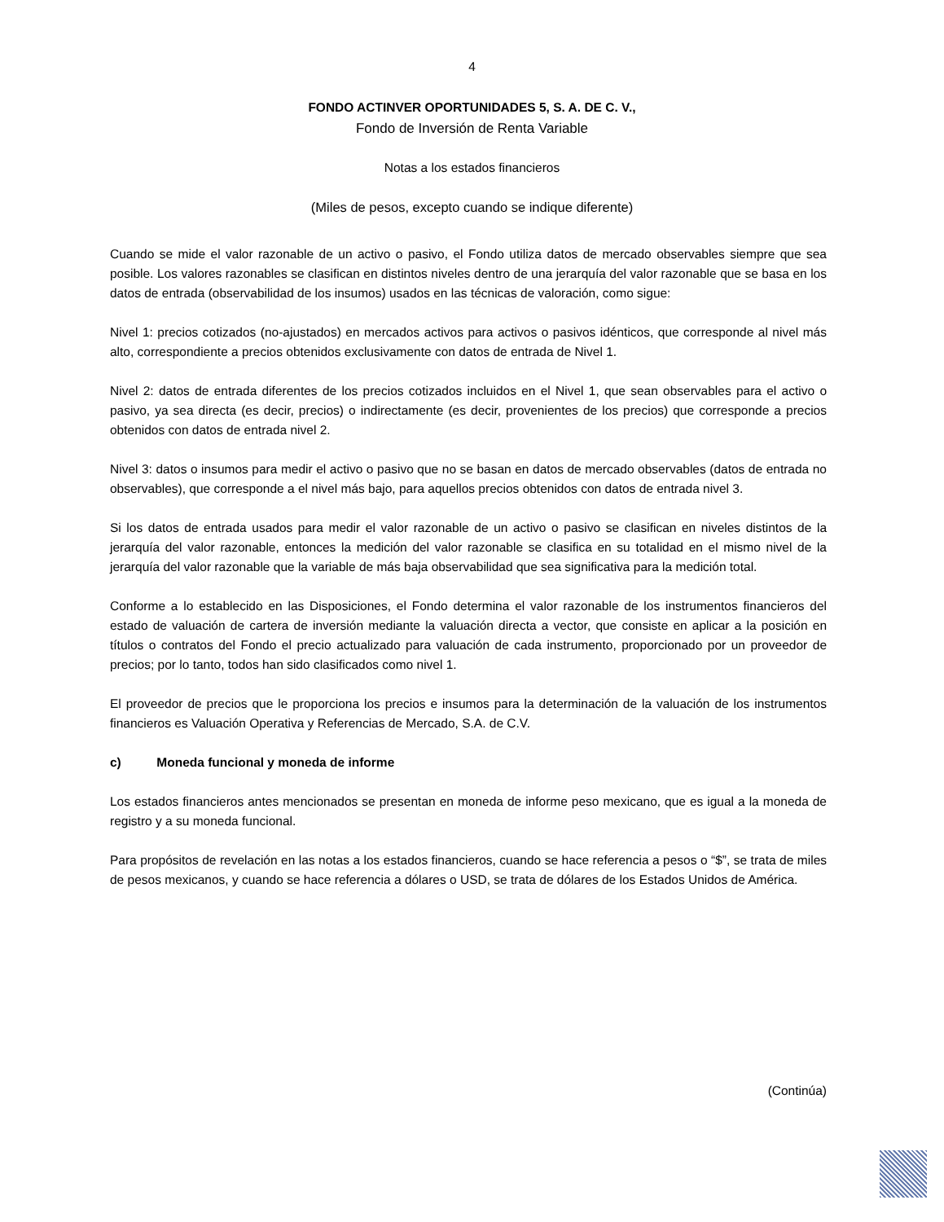4
FONDO ACTINVER OPORTUNIDADES 5, S. A. DE C. V.,
Fondo de Inversión de Renta Variable
Notas a los estados financieros
(Miles de pesos, excepto cuando se indique diferente)
Cuando se mide el valor razonable de un activo o pasivo, el Fondo utiliza datos de mercado observables siempre que sea posible. Los valores razonables se clasifican en distintos niveles dentro de una jerarquía del valor razonable que se basa en los datos de entrada (observabilidad de los insumos) usados en las técnicas de valoración, como sigue:
Nivel 1: precios cotizados (no-ajustados) en mercados activos para activos o pasivos idénticos, que corresponde al nivel más alto, correspondiente a precios obtenidos exclusivamente con datos de entrada de Nivel 1.
Nivel 2: datos de entrada diferentes de los precios cotizados incluidos en el Nivel 1, que sean observables para el activo o pasivo, ya sea directa (es decir, precios) o indirectamente (es decir, provenientes de los precios) que corresponde a precios obtenidos con datos de entrada nivel 2.
Nivel 3: datos o insumos para medir el activo o pasivo que no se basan en datos de mercado observables (datos de entrada no observables), que corresponde a el nivel más bajo, para aquellos precios obtenidos con datos de entrada nivel 3.
Si los datos de entrada usados para medir el valor razonable de un activo o pasivo se clasifican en niveles distintos de la jerarquía del valor razonable, entonces la medición del valor razonable se clasifica en su totalidad en el mismo nivel de la jerarquía del valor razonable que la variable de más baja observabilidad que sea significativa para la medición total.
Conforme a lo establecido en las Disposiciones, el Fondo determina el valor razonable de los instrumentos financieros del estado de valuación de cartera de inversión mediante la valuación directa a vector, que consiste en aplicar a la posición en títulos o contratos del Fondo el precio actualizado para valuación de cada instrumento, proporcionado por un proveedor de precios; por lo tanto, todos han sido clasificados como nivel 1.
El proveedor de precios que le proporciona los precios e insumos para la determinación de la valuación de los instrumentos financieros es Valuación Operativa y Referencias de Mercado, S.A. de C.V.
c) Moneda funcional y moneda de informe
Los estados financieros antes mencionados se presentan en moneda de informe peso mexicano, que es igual a la moneda de registro y a su moneda funcional.
Para propósitos de revelación en las notas a los estados financieros, cuando se hace referencia a pesos o “$”, se trata de miles de pesos mexicanos, y cuando se hace referencia a dólares o USD, se trata de dólares de los Estados Unidos de América.
(Continúa)